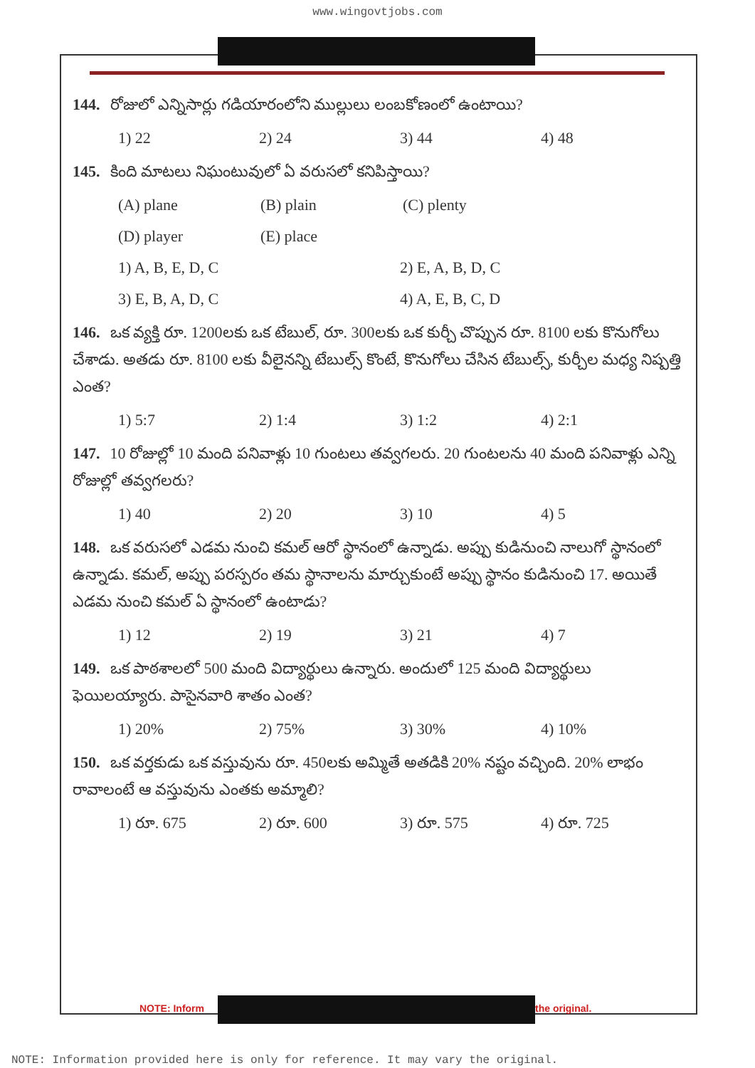www.wingovtjobs.com
144. రోజులో ఎన్నిసార్లు గడియారంలోని ముల్లులు లంబకోణంలో ఉంటాయి?
1) 22 2) 24 3) 44 4) 48
145. కింది మాటలు నిఘంటువులో ఏ వరుసలో కనిపిస్తాయి?
(A) plane (B) plain (C) plenty
(D) player (E) place
1) A, B, E, D, C 2) E, A, B, D, C
3) E, B, A, D, C 4) A, E, B, C, D
146. ఒక వ్యక్తి రూ. 1200లకు ఒక టేబుల్, రూ. 300లకు ఒక కుర్చీ చొప్పున రూ. 8100 లకు కొనుగోలు చేశాడు. అతడు రూ. 8100 లకు వీలైనన్ని టేబుల్స్ కొంటే, కొనుగోలు చేసిన టేబుల్స్, కుర్చీల మధ్య నిష్పత్తి ఎంత?
1) 5:7 2) 1:4 3) 1:2 4) 2:1
147. 10 రోజుల్లో 10 మంది పనివాళ్లు 10 గుంటలు తవ్వగలరు. 20 గుంటలను 40 మంది పనివాళ్లు ఎన్ని రోజుల్లో తవ్వగలరు?
1) 40 2) 20 3) 10 4) 5
148. ఒక వరుసలో ఎడమ నుంచి కమల్ ఆరో స్థానంలో ఉన్నాడు. అప్పు కుడినుంచి నాలుగో స్థానంలో ఉన్నాడు. కమల్, అప్పు పరస్పరం తమ స్థానాలను మార్చుకుంటే అప్పు స్థానం కుడినుంచి 17. అయితే ఎడమ నుంచి కమల్ ఏ స్థానంలో ఉంటాడు?
1) 12 2) 19 3) 21 4) 7
149. ఒక పాఠశాలలో 500 మంది విద్యార్థులు ఉన్నారు. అందులో 125 మంది విద్యార్థులు ఫెయిలయ్యారు. పాసైనవారి శాతం ఎంత?
1) 20% 2) 75% 3) 30% 4) 10%
150. ఒక వర్తకుడు ఒక వస్తువును రూ. 450లకు అమ్మితే అతడికి 20% నష్టం వచ్చింది. 20% లాభం రావాలంటే ఆ వస్తువును ఎంతకు అమ్మాలి?
1) రూ. 675 2) రూ. 600 3) రూ. 575 4) రూ. 725
NOTE: Inform the original.
NOTE: Information provided here is only for reference. It may vary the original.